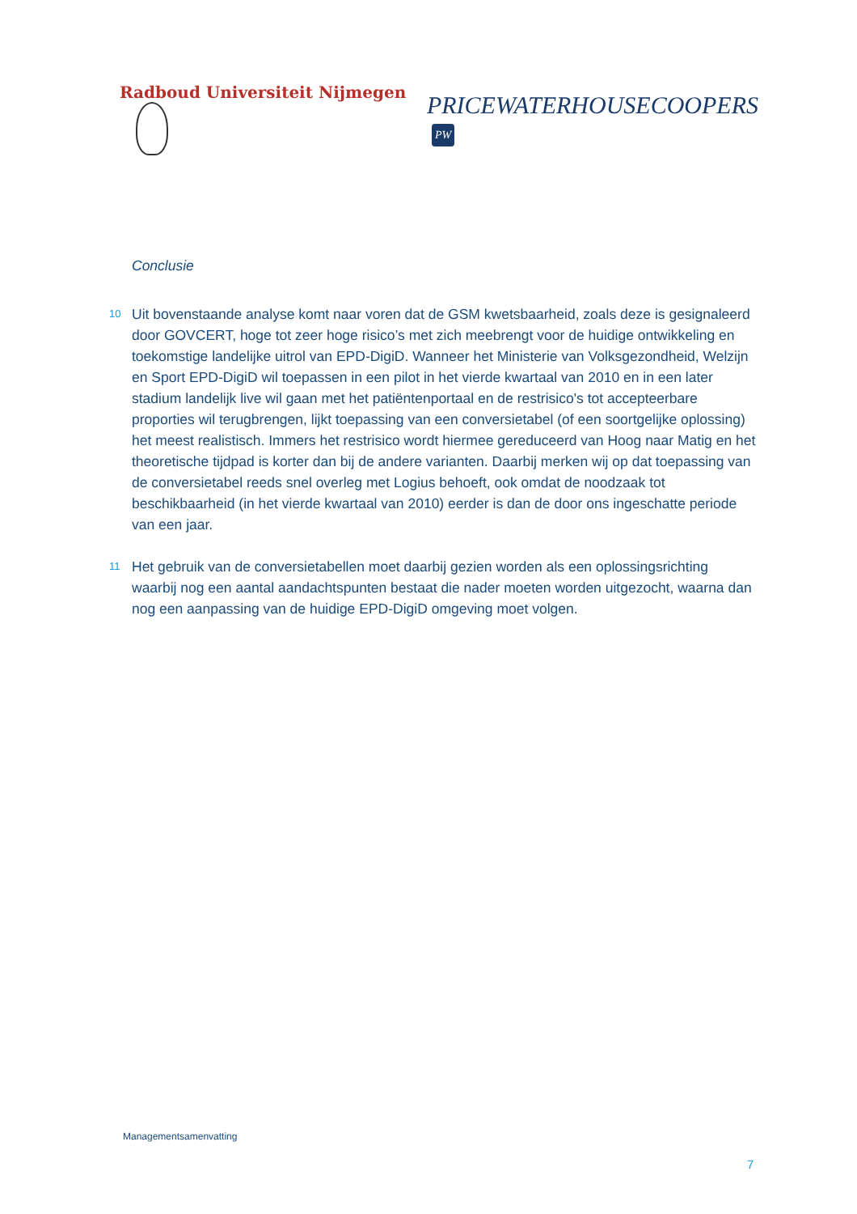Radboud Universiteit Nijmegen
PRICEWATERHOUSECOOPERS PW
Conclusie
10
Uit bovenstaande analyse komt naar voren dat de GSM kwetsbaarheid, zoals deze is gesignaleerd door GOVCERT, hoge tot zeer hoge risico’s met zich meebrengt voor de huidige ontwikkeling en toekomstige landelijke uitrol van EPD-DigiD. Wanneer het Ministerie van Volksgezondheid, Welzijn en Sport EPD-DigiD wil toepassen in een pilot in het vierde kwartaal van 2010 en in een later stadium landelijk live wil gaan met het patiëntenportaal en de restrisico's tot accepteerbare proporties wil terugbrengen, lijkt toepassing van een conversietabel (of een soortgelijke oplossing) het meest realistisch. Immers het restrisico wordt hiermee gereduceerd van Hoog naar Matig en het theoretische tijdpad is korter dan bij de andere varianten. Daarbij merken wij op dat toepassing van de conversietabel reeds snel overleg met Logius behoeft, ook omdat de noodzaak tot beschikbaarheid (in het vierde kwartaal van 2010) eerder is dan de door ons ingeschatte periode van een jaar.
11
Het gebruik van de conversietabellen moet daarbij gezien worden als een oplossingsrichting waarbij nog een aantal aandachtspunten bestaat die nader moeten worden uitgezocht, waarna dan nog een aanpassing van de huidige EPD-DigiD omgeving moet volgen.
Managementsamenvatting
7